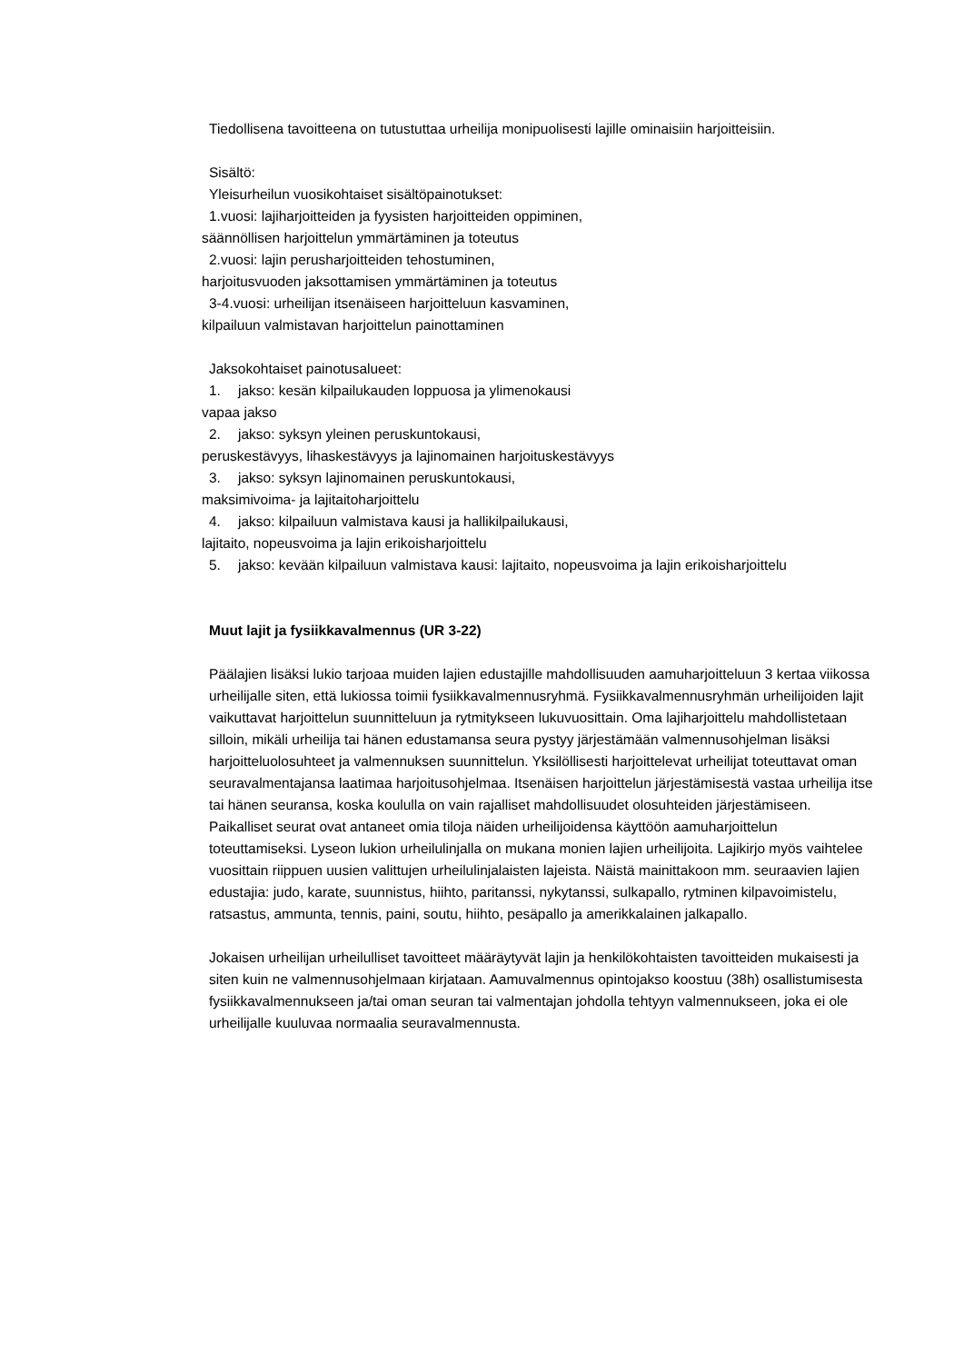Tiedollisena tavoitteena on tutustuttaa urheilija monipuolisesti lajille ominaisiin harjoitteisiin.
Sisältö:
Yleisurheilun vuosikohtaiset sisältöpainotukset:
1.vuosi: lajiharjoitteiden ja fyysisten harjoitteiden oppiminen,
säännöllisen harjoittelun ymmärtäminen ja toteutus
2.vuosi: lajin perusharjoitteiden tehostuminen,
harjoitusvuoden jaksottamisen ymmärtäminen ja toteutus
3-4.vuosi: urheilijan itsenäiseen harjoitteluun kasvaminen,
kilpailuun valmistavan harjoittelun painottaminen
Jaksokohtaiset painotusalueet:
1. jakso: kesän kilpailukauden loppuosa ja ylimenokausi
vapaa jakso
2. jakso: syksyn yleinen peruskuntokausi,
peruskestävyys, lihaskestävyys ja lajinomainen harjoituskestävyys
3. jakso: syksyn lajinomainen peruskuntokausi,
maksimivoima- ja lajitaitoharjoittelu
4. jakso: kilpailuun valmistava kausi ja hallikilpailukausi,
lajitaito, nopeusvoima ja lajin erikoisharjoittelu
5. jakso: kevään kilpailuun valmistava kausi: lajitaito, nopeusvoima ja lajin erikoisharjoittelu
Muut lajit ja fysiikkavalmennus (UR 3-22)
Päälajien lisäksi lukio tarjoaa muiden lajien edustajille mahdollisuuden aamuharjoitteluun 3 kertaa viikossa urheilijalle siten, että lukiossa toimii fysiikkavalmennusryhmä. Fysiikkavalmennusryhmän urheilijoiden lajit vaikuttavat harjoittelun suunnitteluun ja rytmitykseen lukuvuosittain. Oma lajiharjoittelu mahdollistetaan silloin, mikäli urheilija tai hänen edustamansa seura pystyy järjestämään valmennusohjelman lisäksi harjoitteluolosuhteet ja valmennuksen suunnittelun. Yksilöllisesti harjoittelevat urheilijat toteuttavat oman seuravalmentajansa laatimaa harjoitusohjelmaa. Itsenäisen harjoittelun järjestämisestä vastaa urheilija itse tai hänen seuransa, koska koululla on vain rajalliset mahdollisuudet olosuhteiden järjestämiseen. Paikalliset seurat ovat antaneet omia tiloja näiden urheilijoidensa käyttöön aamuharjoittelun toteuttamiseksi. Lyseon lukion urheilulinjalla on mukana monien lajien urheilijoita. Lajikirjo myös vaihtelee vuosittain riippuen uusien valittujen urheilulinjalaisten lajeista. Näistä mainittakoon mm. seuraavien lajien edustajia: judo, karate, suunnistus, hiihto, paritanssi, nykytanssi, sulkapallo, rytminen kilpavoimistelu, ratsastus, ammunta, tennis, paini, soutu, hiihto, pesäpallo ja amerikkalainen jalkapallo.
Jokaisen urheilijan urheilulliset tavoitteet määräytyvät lajin ja henkilökohtaisten tavoitteiden mukaisesti ja siten kuin ne valmennusohjelmaan kirjataan. Aamuvalmennus opintojakso koostuu (38h) osallistumisesta fysiikkavalmennukseen ja/tai oman seuran tai valmentajan johdolla tehtyyn valmennukseen, joka ei ole urheilijalle kuuluvaa normaalia seuravalmennusta.